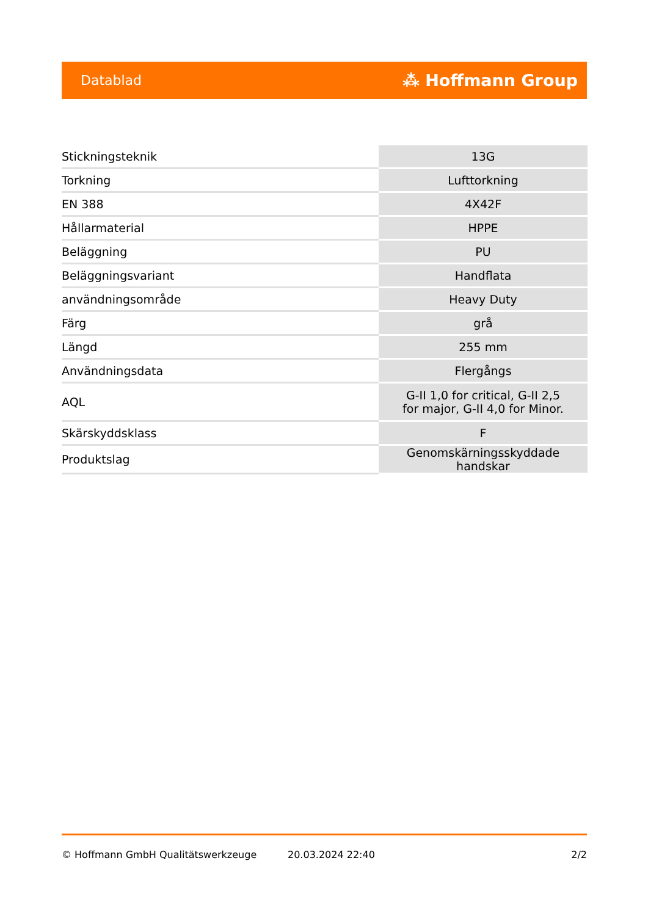Datablad ⁂ Hoffmann Group
| Stickningsteknik | 13G |
| Torkning | Lufttorkning |
| EN 388 | 4X42F |
| Hållarmaterial | HPPE |
| Beläggning | PU |
| Beläggningsvariant | Handflata |
| användningsområde | Heavy Duty |
| Färg | grå |
| Längd | 255 mm |
| Användningsdata | Flergångs |
| AQL | G-II 1,0 for critical, G-II 2,5 for major, G-II 4,0 for Minor. |
| Skärskyddsklass | F |
| Produktslag | Genomskärningsskyddade handskar |
© Hoffmann GmbH Qualitätswerkzeuge 20.03.2024 22:40 2/2